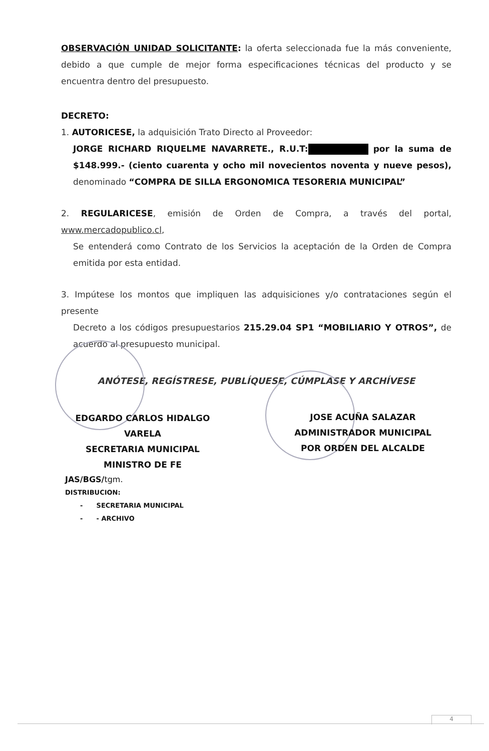OBSERVACIÓN UNIDAD SOLICITANTE: la oferta seleccionada fue la más conveniente, debido a que cumple de mejor forma especificaciones técnicas del producto y se encuentra dentro del presupuesto.
DECRETO:
1. AUTORICESE, la adquisición Trato Directo al Proveedor:
JORGE RICHARD RIQUELME NAVARRETE., R.U.T: por la suma de $148.999.- (ciento cuarenta y ocho mil novecientos noventa y nueve pesos), denominado “COMPRA DE SILLA ERGONOMICA TESORERIA MUNICIPAL”
2. REGULARICESE, emisión de Orden de Compra, a través del portal, www.mercadopublico.cl,
Se entenderá como Contrato de los Servicios la aceptación de la Orden de Compra emitida por esta entidad.
3. Impútese los montos que impliquen las adquisiciones y/o contrataciones según el presente
Decreto a los códigos presupuestarios 215.29.04 SP1 “MOBILIARIO Y OTROS”, de acuerdo al presupuesto municipal.
ANÓTESE, REGÍSTRESE, PUBLÍQUESE, CÚMPLASE Y ARCHÍVESE
EDGARDO CARLOS HIDALGO VARELA
SECRETARIA MUNICIPAL
MINISTRO DE FE
JOSE ACUÑA SALAZAR
ADMINISTRADOR MUNICIPAL
POR ORDEN DEL ALCALDE
JAS/BGS/tgm.
DISTRIBUCION:
- SECRETARIA MUNICIPAL
- - ARCHIVO
4